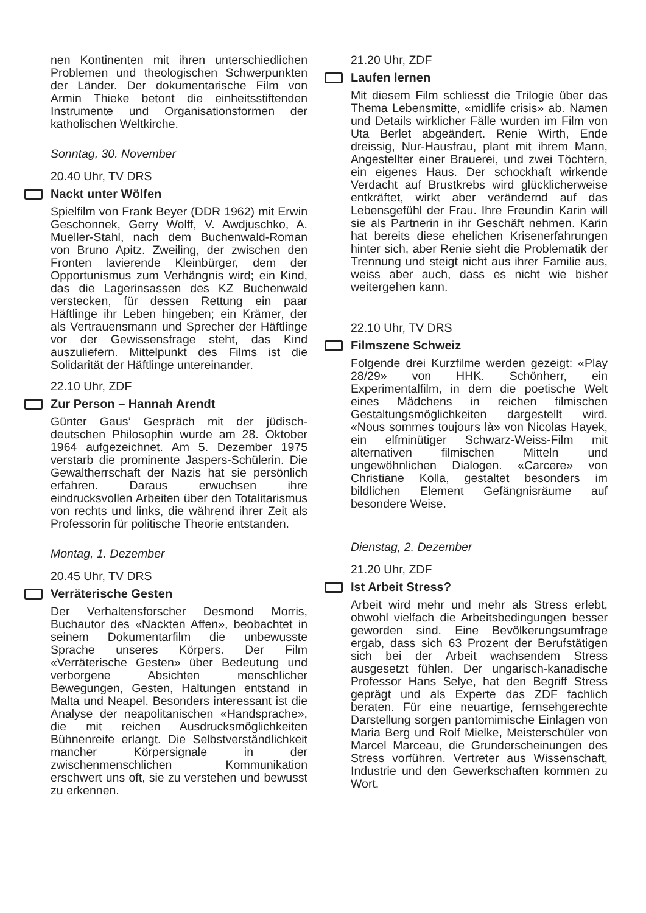nen Kontinenten mit ihren unterschiedlichen Problemen und theologischen Schwerpunkten der Länder. Der dokumentarische Film von Armin Thieke betont die einheitsstiftenden Instrumente und Organisationsformen der katholischen Weltkirche.
Sonntag, 30. November
20.40 Uhr, TV DRS
Nackt unter Wölfen
Spielfilm von Frank Beyer (DDR 1962) mit Erwin Geschonnek, Gerry Wolff, V. Awdjuschko, A. Mueller-Stahl, nach dem Buchenwald-Roman von Bruno Apitz. Zweiling, der zwischen den Fronten lavierende Kleinbürger, dem der Opportunismus zum Verhängnis wird; ein Kind, das die Lagerinsassen des KZ Buchenwald verstecken, für dessen Rettung ein paar Häftlinge ihr Leben hingeben; ein Krämer, der als Vertrauensmann und Sprecher der Häftlinge vor der Gewissensfrage steht, das Kind auszuliefern. Mittelpunkt des Films ist die Solidarität der Häftlinge untereinander.
22.10 Uhr, ZDF
Zur Person – Hannah Arendt
Günter Gaus’ Gespräch mit der jüdisch-deutschen Philosophin wurde am 28. Oktober 1964 aufgezeichnet. Am 5. Dezember 1975 verstarb die prominente Jaspers-Schülerin. Die Gewaltherrschaft der Nazis hat sie persönlich erfahren. Daraus erwuchsen ihre eindrucksvollen Arbeiten über den Totalitarismus von rechts und links, die während ihrer Zeit als Professorin für politische Theorie entstanden.
Montag, 1. Dezember
20.45 Uhr, TV DRS
Verräterische Gesten
Der Verhaltensforscher Desmond Morris, Buchautor des «Nackten Affen», beobachtet in seinem Dokumentarfilm die unbewusste Sprache unseres Körpers. Der Film «Verräterische Gesten» über Bedeutung und verborgene Absichten menschlicher Bewegungen, Gesten, Haltungen entstand in Malta und Neapel. Besonders interessant ist die Analyse der neapolitanischen «Handsprache», die mit reichen Ausdrucksmöglichkeiten Bühnenreife erlangt. Die Selbstverständlichkeit mancher Körpersignale in der zwischenmenschlichen Kommunikation erschwert uns oft, sie zu verstehen und bewusst zu erkennen.
21.20 Uhr, ZDF
Laufen lernen
Mit diesem Film schliesst die Trilogie über das Thema Lebensmitte, «midlife crisis» ab. Namen und Details wirklicher Fälle wurden im Film von Uta Berlet abgeändert. Renie Wirth, Ende dreissig, Nur-Hausfrau, plant mit ihrem Mann, Angestellter einer Brauerei, und zwei Töchtern, ein eigenes Haus. Der schockhaft wirkende Verdacht auf Brustkrebs wird glücklicherweise entkräftet, wirkt aber verändernd auf das Lebensgefühl der Frau. Ihre Freundin Karin will sie als Partnerin in ihr Geschäft nehmen. Karin hat bereits diese ehelichen Krisenerfahrungen hinter sich, aber Renie sieht die Problematik der Trennung und steigt nicht aus ihrer Familie aus, weiss aber auch, dass es nicht wie bisher weitergehen kann.
22.10 Uhr, TV DRS
Filmszene Schweiz
Folgende drei Kurzfilme werden gezeigt: «Play 28/29» von HHK. Schönherr, ein Experimentalfilm, in dem die poetische Welt eines Mädchens in reichen filmischen Gestaltungsmöglichkeiten dargestellt wird. «Nous sommes toujours là» von Nicolas Hayek, ein elfminütiger Schwarz-Weiss-Film mit alternativen filmischen Mitteln und ungewöhnlichen Dialogen. «Carcere» von Christiane Kolla, gestaltet besonders im bildlichen Element Gefängnisräume auf besondere Weise.
Dienstag, 2. Dezember
21.20 Uhr, ZDF
Ist Arbeit Stress?
Arbeit wird mehr und mehr als Stress erlebt, obwohl vielfach die Arbeitsbedingungen besser geworden sind. Eine Bevölkerungsumfrage ergab, dass sich 63 Prozent der Berufstätigen sich bei der Arbeit wachsendem Stress ausgesetzt fühlen. Der ungarisch-kanadische Professor Hans Selye, hat den Begriff Stress geprägt und als Experte das ZDF fachlich beraten. Für eine neuartige, fernsehgerechte Darstellung sorgen pantomimische Einlagen von Maria Berg und Rolf Mielke, Meisterschüler von Marcel Marceau, die Grunderscheinungen des Stress vorführen. Vertreter aus Wissenschaft, Industrie und den Gewerkschaften kommen zu Wort.